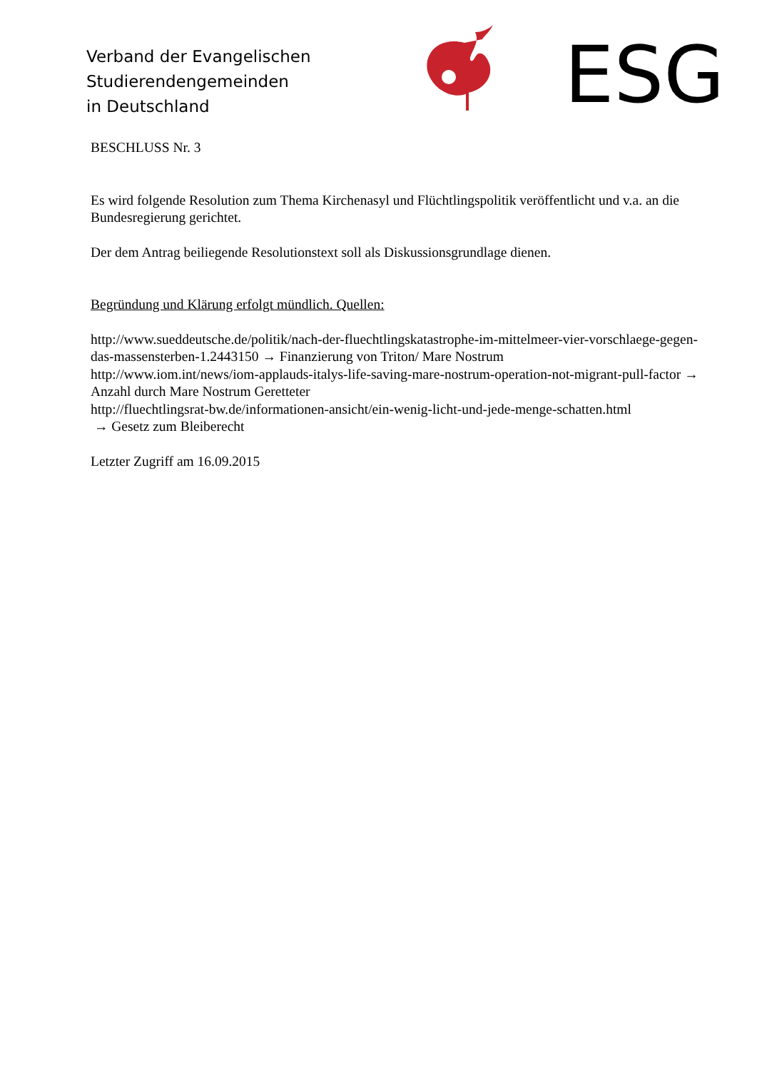Verband der Evangelischen
Studierendengemeinden
in Deutschland
ESG
BESCHLUSS Nr. 3
Es wird folgende Resolution zum Thema Kirchenasyl und Flüchtlingspolitik veröffentlicht und v.a. an die Bundesregierung gerichtet.
Der dem Antrag beiliegende Resolutionstext soll als Diskussionsgrundlage dienen.
Begründung und Klärung erfolgt mündlich. Quellen:
http://www.sueddeutsche.de/politik/nach-der-fluechtlingskatastrophe-im-mittelmeer-vier-vorschlaege-gegen-das-massensterben-1.2443150 → Finanzierung von Triton/ Mare Nostrum
http://www.iom.int/news/iom-applauds-italys-life-saving-mare-nostrum-operation-not-migrant-pull-factor → Anzahl durch Mare Nostrum Geretteter
http://fluechtlingsrat-bw.de/informationen-ansicht/ein-wenig-licht-und-jede-menge-schatten.html
→ Gesetz zum Bleiberecht
Letzter Zugriff am 16.09.2015